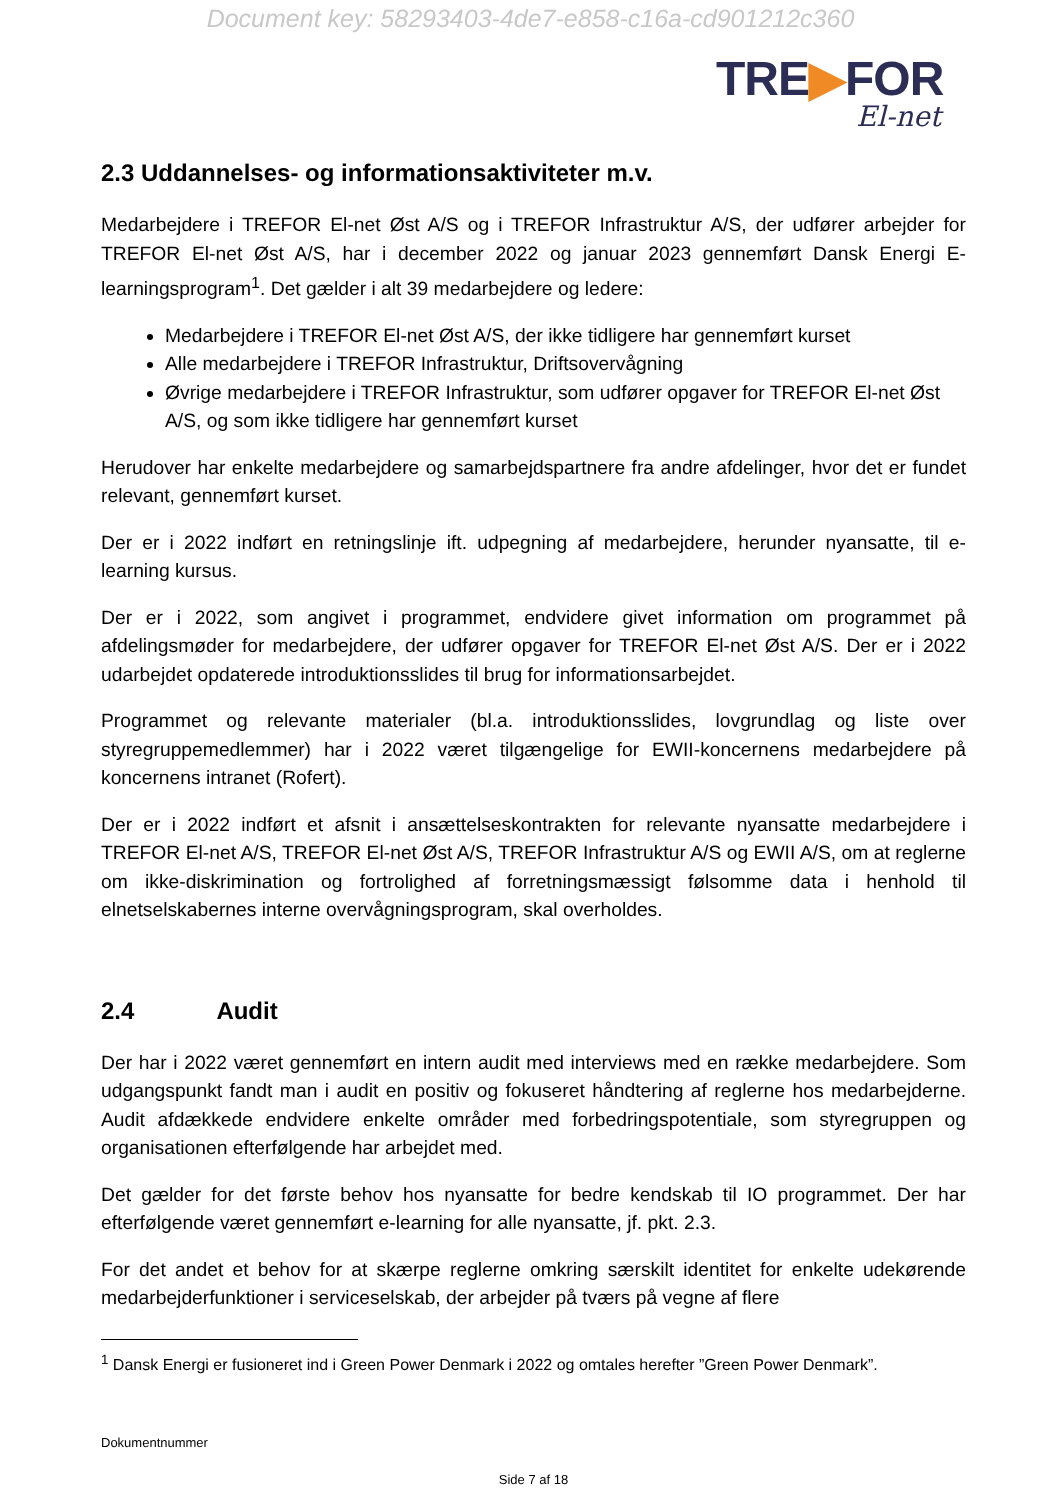Document key: 58293403-4de7-e858-c16a-cd901212c360
TRE▶FOR
El-net
2.3 Uddannelses- og informationsaktiviteter m.v.
Medarbejdere i TREFOR El-net Øst A/S og i TREFOR Infrastruktur A/S, der udfører arbejder for TREFOR El-net Øst A/S, har i december 2022 og januar 2023 gennemført Dansk Energi E-learningsprogram<sup>1</sup>. Det gælder i alt 39 medarbejdere og ledere:
Medarbejdere i TREFOR El-net Øst A/S, der ikke tidligere har gennemført kurset
Alle medarbejdere i TREFOR Infrastruktur, Driftsovervågning
Øvrige medarbejdere i TREFOR Infrastruktur, som udfører opgaver for TREFOR El-net Øst A/S, og som ikke tidligere har gennemført kurset
Herudover har enkelte medarbejdere og samarbejdspartnere fra andre afdelinger, hvor det er fundet relevant, gennemført kurset.
Der er i 2022 indført en retningslinje ift. udpegning af medarbejdere, herunder nyansatte, til e-learning kursus.
Der er i 2022, som angivet i programmet, endvidere givet information om programmet på afdelingsmøder for medarbejdere, der udfører opgaver for TREFOR El-net Øst A/S. Der er i 2022 udarbejdet opdaterede introduktionsslides til brug for informationsarbejdet.
Programmet og relevante materialer (bl.a. introduktionsslides, lovgrundlag og liste over styregruppemedlemmer) har i 2022 været tilgængelige for EWII-koncernens medarbejdere på koncernens intranet (Rofert).
Der er i 2022 indført et afsnit i ansættelseskontrakten for relevante nyansatte medarbejdere i TREFOR El-net A/S, TREFOR El-net Øst A/S, TREFOR Infrastruktur A/S og EWII A/S, om at reglerne om ikke-diskrimination og fortrolighed af forretningsmæssigt følsomme data i henhold til elnetselskabernes interne overvågningsprogram, skal overholdes.
2.4 Audit
Der har i 2022 været gennemført en intern audit med interviews med en række medarbejdere. Som udgangspunkt fandt man i audit en positiv og fokuseret håndtering af reglerne hos medarbejderne. Audit afdækkede endvidere enkelte områder med forbedringspotentiale, som styregruppen og organisationen efterfølgende har arbejdet med.
Det gælder for det første behov hos nyansatte for bedre kendskab til IO programmet. Der har efterfølgende været gennemført e-learning for alle nyansatte, jf. pkt. 2.3.
For det andet et behov for at skærpe reglerne omkring særskilt identitet for enkelte udekørende medarbejderfunktioner i serviceselskab, der arbejder på tværs på vegne af flere
<sup>1</sup> Dansk Energi er fusioneret ind i Green Power Denmark i 2022 og omtales herefter ”Green Power Denmark”.
Dokumentnummer
Side 7 af 18